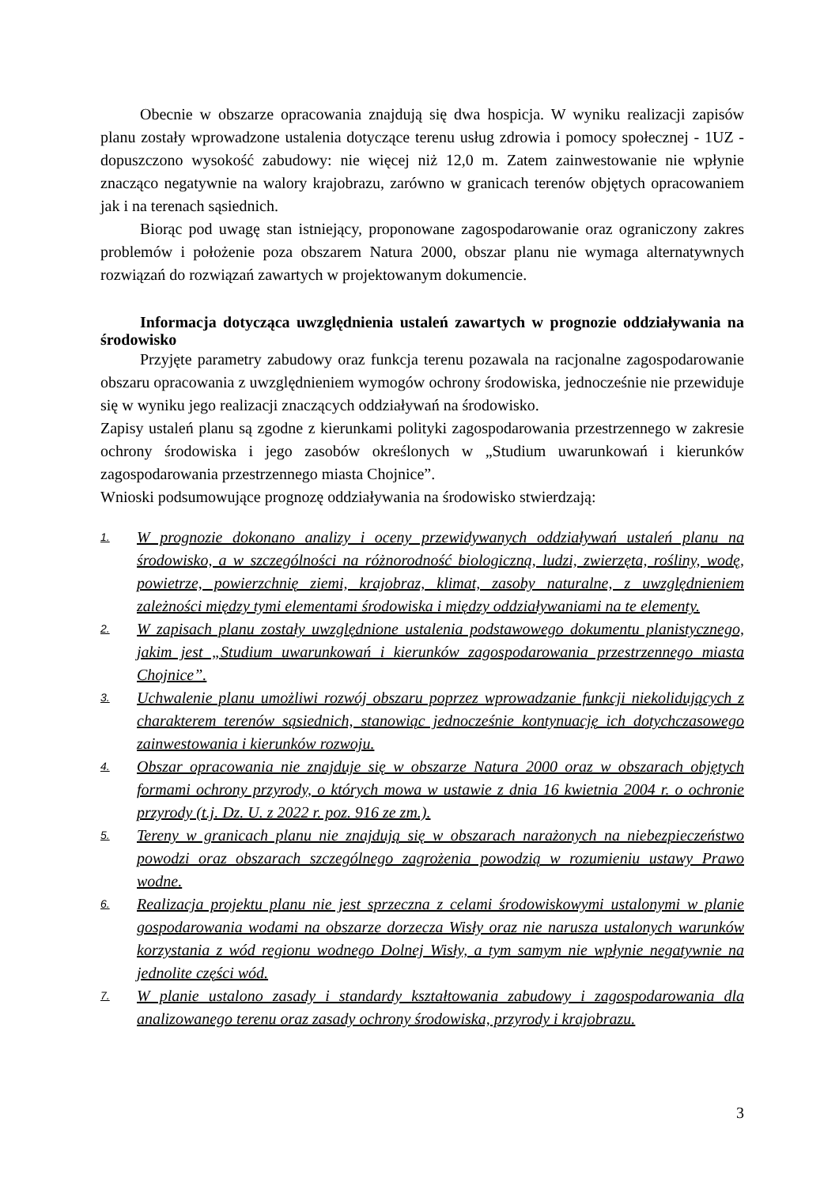Obecnie w obszarze opracowania znajdują się dwa hospicja. W wyniku realizacji zapisów planu zostały wprowadzone ustalenia dotyczące terenu usług zdrowia i pomocy społecznej - 1UZ - dopuszczono wysokość zabudowy: nie więcej niż 12,0 m. Zatem zainwestowanie nie wpłynie znacząco negatywnie na walory krajobrazu, zarówno w granicach terenów objętych opracowaniem jak i na terenach sąsiednich.
Biorąc pod uwagę stan istniejący, proponowane zagospodarowanie oraz ograniczony zakres problemów i położenie poza obszarem Natura 2000, obszar planu nie wymaga alternatywnych rozwiązań do rozwiązań zawartych w projektowanym dokumencie.
Informacja dotycząca uwzględnienia ustaleń zawartych w prognozie oddziaływania na środowisko
Przyjęte parametry zabudowy oraz funkcja terenu pozawala na racjonalne zagospodarowanie obszaru opracowania z uwzględnieniem wymogów ochrony środowiska, jednocześnie nie przewiduje się w wyniku jego realizacji znaczących oddziaływań na środowisko.
Zapisy ustaleń planu są zgodne z kierunkami polityki zagospodarowania przestrzennego w zakresie ochrony środowiska i jego zasobów określonych w „Studium uwarunkowań i kierunków zagospodarowania przestrzennego miasta Chojnice”.
Wnioski podsumowujące prognozę oddziaływania na środowisko stwierdzają:
1. W prognozie dokonano analizy i oceny przewidywanych oddziaływań ustaleń planu na środowisko, a w szczególności na różnorodność biologiczną, ludzi, zwierzęta, rośliny, wodę, powietrze, powierzchnię ziemi, krajobraz, klimat, zasoby naturalne, z uwzględnieniem zależności między tymi elementami środowiska i między oddziaływaniami na te elementy.
2. W zapisach planu zostały uwzględnione ustalenia podstawowego dokumentu planistycznego, jakim jest „Studium uwarunkowań i kierunków zagospodarowania przestrzennego miasta Chojnice”.
3. Uchwalenie planu umożliwi rozwój obszaru poprzez wprowadzanie funkcji niekolidujących z charakterem terenów sąsiednich, stanowiąc jednocześnie kontynuację ich dotychczasowego zainwestowania i kierunków rozwoju.
4. Obszar opracowania nie znajduje się w obszarze Natura 2000 oraz w obszarach objętych formami ochrony przyrody, o których mowa w ustawie z dnia 16 kwietnia 2004 r. o ochronie przyrody (t.j. Dz. U. z 2022 r. poz. 916 ze zm.).
5. Tereny w granicach planu nie znajdują się w obszarach narażonych na niebezpieczeństwo powodzi oraz obszarach szczególnego zagrożenia powodzią w rozumieniu ustawy Prawo wodne.
6. Realizacja projektu planu nie jest sprzeczna z celami środowiskowymi ustalonymi w planie gospodarowania wodami na obszarze dorzecza Wisły oraz nie narusza ustalonych warunków korzystania z wód regionu wodnego Dolnej Wisły, a tym samym nie wpłynie negatywnie na jednolite części wód.
7. W planie ustalono zasady i standardy kształtowania zabudowy i zagospodarowania dla analizowanego terenu oraz zasady ochrony środowiska, przyrody i krajobrazu.
3